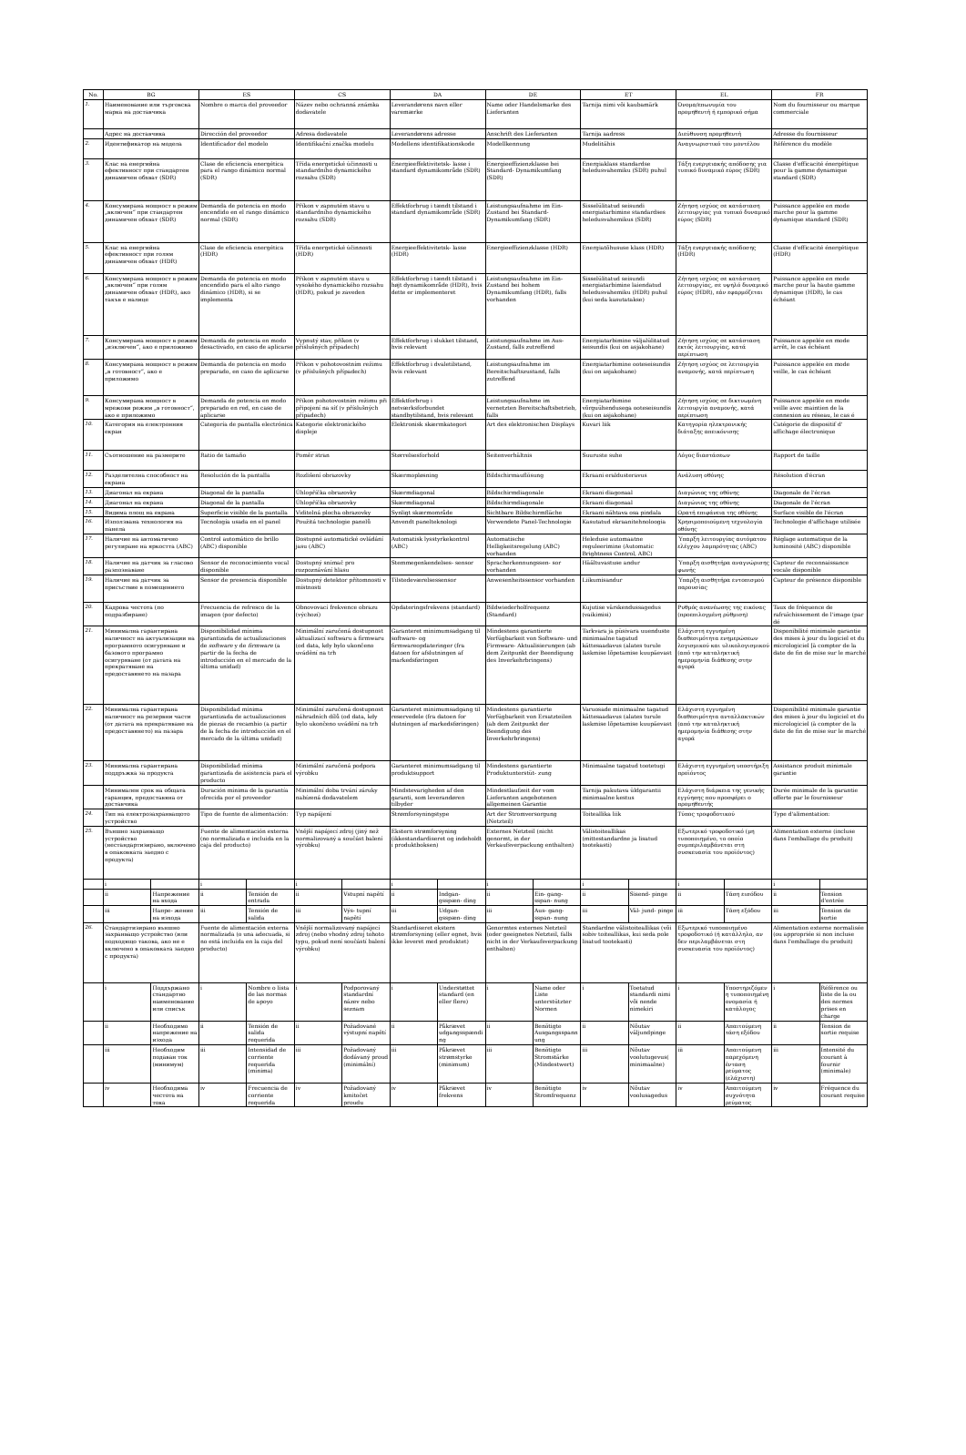| No. | BG | | ES | | CS | | DA | | DE | | ET | | EL | | FR | |
| --- | --- | --- | --- | --- | --- | --- | --- | --- | --- | --- | --- | --- | --- | --- | --- | --- |
| 1. | Наименование или търговска марка на доставчика | | Nombre o marca del proveedor | | Název nebo ochranná známka dodavatele | | Leverandørens navn eller varemærke | | Name oder Handelsmarke des Lieferanten | | Tarnija nimi või kaubamärk | | Όνομα/επωνυμία του προμηθευτή ή εμπορικό σήμα | | Nom du fournisseur ou marque commerciale | |
| | Адрес на доставчика | | Dirección del proveedor | | Adresa dodavatele | | Leverandørens adresse | | Anschrift des Lieferanten | | Tarnija aadress | | Διεύθυνση προμηθευτή | | Adresse du fournisseur | |
| 2. | Идентификатор на модела | | Identificador del modelo | | Identifikační značka modelu | | Modellens identifikationskode | | Modellkennung | | Mudelitähis | | Αναγνωριστικό του μοντέλου | | Référence du modèle | |
| 3. | Клас на енергийна ефективност при стандартен динамичен обхват (SDR) | | Clase de eficiencia energética para el rango dinámico normal (SDR) | | Třída energetické účinnosti u standardního dynamického rozsahu (SDR) | | Energieeffektivitetsk- lasse i standard dynamikområde (SDR) | | Energieeffizienzklasse bei Standard- Dynamikumfang (SDR) | | Energiaklass standardse heledusvahemiku (SDR) puhul | | Τάξη ενεργειακής απόδοσης για τυπικό δυναμικό εύρος (SDR) | | Classe d'efficacité énergétique pour la gamme dynamique standard (SDR) | |
| 4. | Консумирана мощност в режим „включен“ при стандартен динамичен обхват (SDR) | | Demanda de potencia en modo encendido en el rango dinámico normal (SDR) | | Příkon v zapnutém stavu u standardního dynamického rozsahu (SDR) | | Effektforbrug i tændt tilstand i standard dynamikområde (SDR) | | Leistungsaufnahme im Ein-Zustand bei Standard-Dynamikumfang (SDR) | | Sisselülitatud seisundi energiatarbimine standardses heledusvahemikus (SDR) | | Ζήτηση ισχύος σε κατάσταση λειτουργίας για τυπικό δυναμικό εύρος (SDR) | | Puissance appelée en mode marche pour la gamme dynamique standard (SDR) | |
| 5. | Клас на енергийна ефективност при голям динамичен обхват (HDR) | | Clase de eficiencia energética (HDR) | | Třída energetické účinnosti (HDR) | | Energieeffektivitetsk- lasse (HDR) | | Energieeffizienzklasse (HDR) | | Energiatõhususe klass (HDR) | | Τάξη ενεργειακής απόδοσης (HDR) | | Classe d'efficacité énergétique (HDR) | |
| 6. | Консумирана мощност в режим „включен“ при голям динамичен обхват (HDR), ако такъв е налице | | Demanda de potencia en modo encendido para el alto rango dinámico (HDR), si se implementa | | Příkon v zapnutém stavu u vysokého dynamického rozsahu (HDR), pokud je zaveden | | Effektforbrug i tændt tilstand i højt dynamikområde (HDR), hvis dette er implementeret | | Leistungsaufnahme im Ein-Zustand bei hohem Dynamikumfang (HDR), falls vorhanden | | Sisselülitatud seisundi energiatarbimine laiendatud heledusvahemiku (HDR) puhul (kui seda kasutatakse) | | Ζήτηση ισχύος σε κατάσταση λειτουργίας, σε υψηλό δυναμικό εύρος (HDR), εάν εφαρμόζεται | | Puissance appelée en mode marche pour la haute gamme dynamique (HDR), le cas échéant | |
| 7. | Консумирана мощност в режим „изключен“, ако е приложимо | | Demanda de potencia en modo desactivado, en caso de aplicarse | | Vypnutý stav, příkon (v příslušných případech) | | Effektforbrug i slukket tilstand, hvis relevant | | Leistungsaufnahme im Aus-Zustand, falls zutreffend | | Energiatarbimine väljalülitatud seisundis (kui on asjakohane) | | Ζήτηση ισχύος σε κατάσταση εκτός λειτουργίας, κατά περίπτωση | | Puissance appelée en mode arrêt, le cas échéant | |
| 8. | Консумирана мощност в режим „в готовност“, ако е приложимо | | Demanda de potencia en modo preparado, en caso de aplicarse | | Příkon v pohotovostním režimu (v příslušných případech) | | Effektforbrug i dvaletilstand, hvis relevant | | Leistungsaufnahme im Bereitschaftszustand, falls zutreffend | | Energiatarbimine ooteseisundis (kui on asjakohane) | | Ζήτηση ισχύος σε λειτουργία αναμονής, κατά περίπτωση | | Puissance appelée en mode veille, le cas échéant | |
| 9. | Консумирана мощност в мрежови режим „в готовност“, ако е приложимо | | Demanda de potencia en modo preparado en red, en caso de aplicarse | | Příkon pohotovostním režimu při připojení na síť (v příslušných případech) | | Effektforbrug i netværksforbundet standbytilstand, hvis relevant | | Leistungsaufnahme im vernetzten Bereitschaftsbetrieb, falls | | Energiatarbimine võrguühendusega ooteseisundis (kui on asjakohane) | | Ζήτηση ισχύος σε δικτυωμένη λειτουργία αναμονής, κατά περίπτωση | | Puissance appelée en mode veille avec maintien de la connexion au réseau, le cas é | |
| 10. | Категория на електронния екран | | Categoría de pantalla electrónica | | Kategorie elektronického displeje | | Elektronisk skærmkategori | | Art des elektronischen Displays | | Kuvari liik | | Κατηγορία ηλεκτρονικής διάταξης απεικόνισης | | Catégorie de dispositif d' affichage électronique | |
| 11. | Съотношение на размерите | | Ratio de tamaño | | Poměr stran | | Størrelsesforhold | | Seitenverhältnis | | Suuruste suhe | | Λόγος διαστάσεων | | Rapport de taille | |
| 12. | Разделителна способност на екрана | | Resolución de la pantalla | | Rozlišení obrazovky | | Skærmopløsning | | Bildschirmauflösung | | Ekraani eraldusteravus | | Ανάλυση οθόνης | | Résolution d'écran | |
| 13. | Диагонал на екрана | | Diagonal de la pantalla | | Úhlopříčka obrazovky | | Skærmdiagonal | | Bildschirmdiagonale | | Ekraani diagonaal | | Διαγώνιος της οθόνης | | Diagonale de l'écran | |
| 14. | Диагонал на екрана | | Diagonal de la pantalla | | Úhlopříčka obrazovky | | Skærmdiagonal | | Bildschirmdiagonale | | Ekraani diagonaal | | Διαγώνιος της οθόνης | | Diagonale de l'écran | |
| 15. | Видима площ на екрана | | Superficie visible de la pantalla | | Viditelná plocha obrazovky | | Synligt skærmområde | | Sichtbare Bildschirmfläche | | Ekraani nähtava osa pindala | | Ορατή επιφάνεια της οθόνης | | Surface visible de l'écran | |
| 16. | Използвана технология на панела | | Tecnología usada en el panel | | Použitá technologie panelů | | Anvendt panelteknologi | | Verwendete Panel-Technologie | | Kasutatud ekraanitehnoloogia | | Χρησιμοποιούμενη τεχνολογία οθόνης | | Technologie d'affichage utilisée | |
| 17. | Наличие на автоматично регулиране на яркостта (ABC) | | Control automático de brillo (ABC) disponible | | Dostupné automatické ovládání jasu (ABC) | | Automatisk lysstyrkekontrol (ABC) | | Automatische Helligkeitsregelung (ABC) vorhanden | | Heleduse automaatne reguleerimine (Automatic Brightness Control, ABC) | | Ύπαρξη λειτουργίας αυτόματου ελέγχου λαμπρότητας (ABC) | | Réglage automatique de la luminosité (ABC) disponible | |
| 18. | Наличие на датчик за гласово разпознаване | | Sensor de reconocimiento vocal disponible | | Dostupný snímač pro rozpoznávání hlasu | | Stemmegenkendelses- sensor | | Spracherkennungssen- sor vorhanden | | Häältuvastuse andur | | Ύπαρξη αισθητήρα αναγνώρισης φωνής | | Capteur de reconnaissance vocale disponible | |
| 19. | Наличие на датчик за присъствие в помещението | | Sensor de presencia disponible | | Dostupný detektor přítomnosti v místnosti | | Tilstedeværelsessensor | | Anwesenheitssensor vorhanden | | Liikumisandur | | Ύπαρξη αισθητήρα εντοπισμού παρουσίας | | Capteur de présence disponible | |
| 20. | Кадрова честота (по подразбиране) | | Frecuencia de refresco de la imagen (por defecto) | | Obnovovací frekvence obrazu (výchozí) | | Opdateringsfrekvens (standard) | | Bildwiederholfrequenz (Standard) | | Kujutise värskendussagedus (vaikimisi) | | Ρυθμός ανανέωσης της εικόνας (προεπιλογμένη ρύθμιση) | | Taux de fréquence de rafraîchissement de l'image (par dé | |
| 21. | Минимална гарантирана наличност на актуализации на програмното осигуряване и базовото програмно осигуряване (от датата на прекратяване на предоставянето на пазара | | Disponibilidad mínima garantizada de actualizaciones de software y de firmware (a partir de la fecha de introducción en el mercado de la última unidad) | | Minimální zaručená dostupnost aktualizací softwaru a firmwaru (od data, kdy bylo ukončeno uvádění na trh | | Garanteret minimumsadgang til software- og firmwareopdateringer (fra datoen for afslutningen af markedsføringen | | Mindestens garantierte Verfügbarkeit von Software- und Firmware- Aktualisierungen (ab dem Zeitpunkt der Beendigung des Inverkehrbringens) | | Tarkvara ja püsivara uuenduste minimaalne tagatud kättesaadavus (alates turule laskmise lõpetamise kuupäevast | | Ελάχιστη εγγυημένη διαθεσιμότητα ενημερώσεων λογισμικού και υλικολογισμικού (από την καταληκτική ημερομηνία διάθεσης στην αγορά | | Disponibilité minimale garantie des mises à jour du logiciel et du micrologiciel [à compter de la date de fin de mise sur le marché | |
| 22. | Минимална гарантирана наличност на резервни части (от датата на прекратяване на предоставянето) на пазара | | Disponibilidad mínima garantizada de actualizaciones de piezas de recambio (a partir de la fecha de introducción en el mercado de la última unidad) | | Minimální zaručená dostupnost náhradních dílů (od data, kdy bylo ukončeno uvádění na trh | | Garanteret minimumsadgang til reservedele (fra datoen for slutningen af markedsføringen) | | Mindestens garantierte Verfügbarkeit von Ersatzteilen (ab dem Zeitpunkt der Beendigung des Inverkehrbringens) | | Varuosade minimaalne tagatud kättesaadavus (alates turule laskmise lõpetamise kuupäevast | | Ελάχιστη εγγυημένη διαθεσιμότητα ανταλλακτικών (από την καταληκτική ημερομηνία διάθεσης στην αγορά | | Disponibilité minimale garantie des mises à jour du logiciel et du micrologiciel (à compter de la date de fin de mise sur le marché | |
| 23. | Минимална гарантирана поддръжка за продукта | | Disponibilidad mínima garantizada de asistencia para el producto | | Minimální zaručená podpora výrobku | | Garanteret minimumsadgang til produktsupport | | Mindestens garantierte Produktunterstüt- zung | | Minimaalne tagatud tootetugi | | Ελάχιστη εγγυημένη υποστήριξη προϊόντος | | Assistance produit minimale garantie | |
| | Минимален срок на общата гаранция, предоставяна от доставчика | | Duración mínima de la garantía ofrecida por el proveedor | | Minimální doba trvání záruky nabízená dodavatelem | | Mindstevarigheden af den garanti, som leverandøren tilbyder | | Mindestlaufzeit der vom Lieferanten angebotenen allgemeinen Garantie | | Tarnija pakutava üldgarantii minimaalne kestus | | Ελάχιστη διάρκεια της γενικής εγγύησης που προσφέρει ο προμηθευτής | | Durée minimale de la garantie offerte par le fournisseur | |
| 24. | Тип на електрозахранващото устройство | | Tipo de fuente de alimentación: | | Typ napájení | | Strømforsyningstype | | Art der Stromversorgung (Netzteil) | | Toiteallika liik | | Τύπος τροφοδοτικού | | Type d'alimentation: | |
| 25. | Външно захранващо устройство (нестандартизирано, включено в опаковката заедно с продукта) | | Fuente de alimentación externa (no normalizada e incluida en la caja del producto) | | Vnější napájecí zdroj (jiný než normalizovaný a součást balení výrobku) | | Ekstern strømforsyning (ikkestandardiseret og indeholdt i produktboksen) | | Externes Netzteil (nicht genormt, in der Verkaufsverpackung enthalten) | | Välistoiteallikas (mittestandardne ja lisatud tootekasti) | | Εξωτερικό τροφοδοτικό (μη τυποποιημένο, το οποίο συμπεριλαμβάνεται στη συσκευασία του προϊόντος) | | Alimentation externe (incluse dans l'emballage du produit) | |
| | i | | i | | i | | i | | i | | i | | i | | i | |
| | ii | Напрежение на входа | ii | Tensión de entrada | ii | Vstupní napětí | ii | Indgan- gsspæn- ding | ii | Ein- gang- sspan- nung | ii | Sisend- pinge | ii | Τάση εισόδου | ii | Tension d'entrée |
| | iii | Напре- жение на изхода | iii | Tensión de salida | iii | Výs- tupní napětí | iii | Udgan- gsspæn- ding | iii | Aus- gang- sspan- nung | iii | Väl- jund- pinge | iii | Τάση εξόδου | iii | Tension de sortie |
| 26. | Стандартизирано външно захранващо устройство (или подходящо такова, ако не е включено в опаковката заедно с продукта) | | Fuente de alimentación externa normalizada (o una adecuada, si no está incluida en la caja del producto) | | Vnější normalizovaný napájecí zdroj (nebo vhodný zdroj tohoto typu, pokud není součástí balení výrobku) | | Standardiseret ekstern strømforsyning (eller egnet, hvis ikke leveret med produktet) | | Genormtes externes Netzteil (oder geeignetes Netzteil, falls nicht in der Verkaufsverpackung enthalten) | | Standardne välistoiteallikas (või sobiv toiteallikas, kui seda pole lisatud tootekasti) | | Εξωτερικό τυποποιημένο τροφοδοτικό (ή κατάλληλο, αν δεν περιλαμβάνεται στη συσκευασία του προϊόντος) | | Alimentation externe normalisée (ou appropriée si non incluse dans l'emballage du produit) | |
| | i | Поддържано стандартно наименование или списък | i | Nombre o lista de las normas de apoyo | i | Podporovaný standardní název nebo seznam | i | Understøttet standard (en eller flere) | i | Name oder Liste unterstützter Normen | i | Toetatud standardi nimi või nende nimekiri | i | Υποστηριζόμενη τυποποιημένη ονομασία ή κατάλογος | i | Référence ou liste de la ou des normes prises en charge |
| | ii | Необходимо напрежение на изхода | ii | Tensión de salida requerida | ii | Požadované výstupní napětí | ii | Påkrævet udgangsspænding | ii | Benötigte Ausgangsspannung | ii | Nõutav väljundpinge | ii | Απαιτούμενη τάση εξόδου | ii | Tension de sortie requise |
| | iii | Необходим подаван ток (минимум) | iii | Intensidad de corriente requerida (mínima) | iii | Požadovaný dodávaný proud (minimální) | iii | Påkrævet strømstyrke (minimum) | iii | Benötigte Stromstärke (Mindestwert) | iii | Nõutav voolutugevus( minimaalne) | iii | Απαιτούμενη παρεχόμενη ένταση ρεύματος (ελάχιστη) | iii | Intensité du courant à fournir (minimale) |
| | iv | Необходима честота на тока | iv | Frecuencia de corriente requerida | iv | Požadovaný kmitočet proudu | iv | Påkrævet frekvens | iv | Benötigte Stromfrequenz | iv | Nõutav voolusagedus | iv | Απαιτούμενη συχνότητα ρεύματος | iv | Fréquence du courant requise |